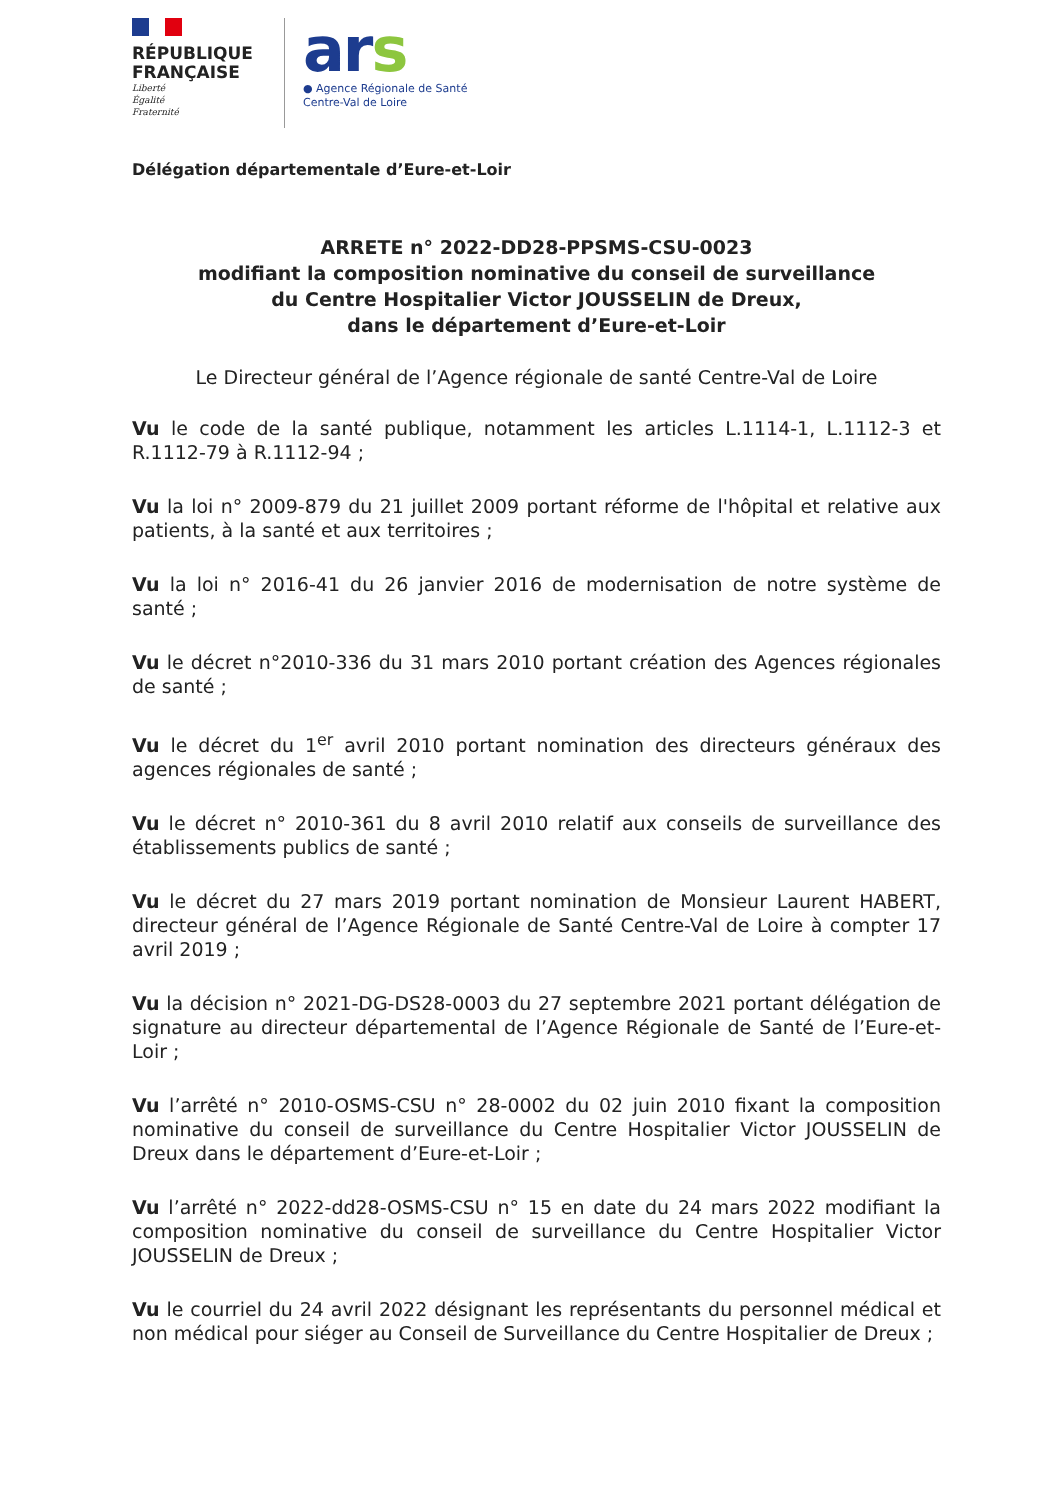RÉPUBLIQUE FRANÇAISE
Liberté
Égalité
Fraternité
ars
● Agence Régionale de Santé
Centre-Val de Loire
Délégation départementale d’Eure-et-Loir
ARRETE n° 2022-DD28-PPSMS-CSU-0023
modifiant la composition nominative du conseil de surveillance
du Centre Hospitalier Victor JOUSSELIN de Dreux,
dans le département d’Eure-et-Loir
Le Directeur général de l’Agence régionale de santé Centre-Val de Loire
Vu le code de la santé publique, notamment les articles L.1114-1, L.1112-3 et R.1112-79 à R.1112-94 ;
Vu la loi n° 2009-879 du 21 juillet 2009 portant réforme de l'hôpital et relative aux patients, à la santé et aux territoires ;
Vu la loi n° 2016-41 du 26 janvier 2016 de modernisation de notre système de santé ;
Vu le décret n°2010-336 du 31 mars 2010 portant création des Agences régionales de santé ;
Vu le décret du 1<sup>er</sup> avril 2010 portant nomination des directeurs généraux des agences régionales de santé ;
Vu le décret n° 2010-361 du 8 avril 2010 relatif aux conseils de surveillance des établissements publics de santé ;
Vu le décret du 27 mars 2019 portant nomination de Monsieur Laurent HABERT, directeur général de l’Agence Régionale de Santé Centre-Val de Loire à compter 17 avril 2019 ;
Vu la décision n° 2021-DG-DS28-0003 du 27 septembre 2021 portant délégation de signature au directeur départemental de l’Agence Régionale de Santé de l’Eure-et-Loir ;
Vu l’arrêté n° 2010-OSMS-CSU n° 28-0002 du 02 juin 2010 fixant la composition nominative du conseil de surveillance du Centre Hospitalier Victor JOUSSELIN de Dreux dans le département d’Eure-et-Loir ;
Vu l’arrêté n° 2022-dd28-OSMS-CSU n° 15 en date du 24 mars 2022 modifiant la composition nominative du conseil de surveillance du Centre Hospitalier Victor JOUSSELIN de Dreux ;
Vu le courriel du 24 avril 2022 désignant les représentants du personnel médical et non médical pour siéger au Conseil de Surveillance du Centre Hospitalier de Dreux ;